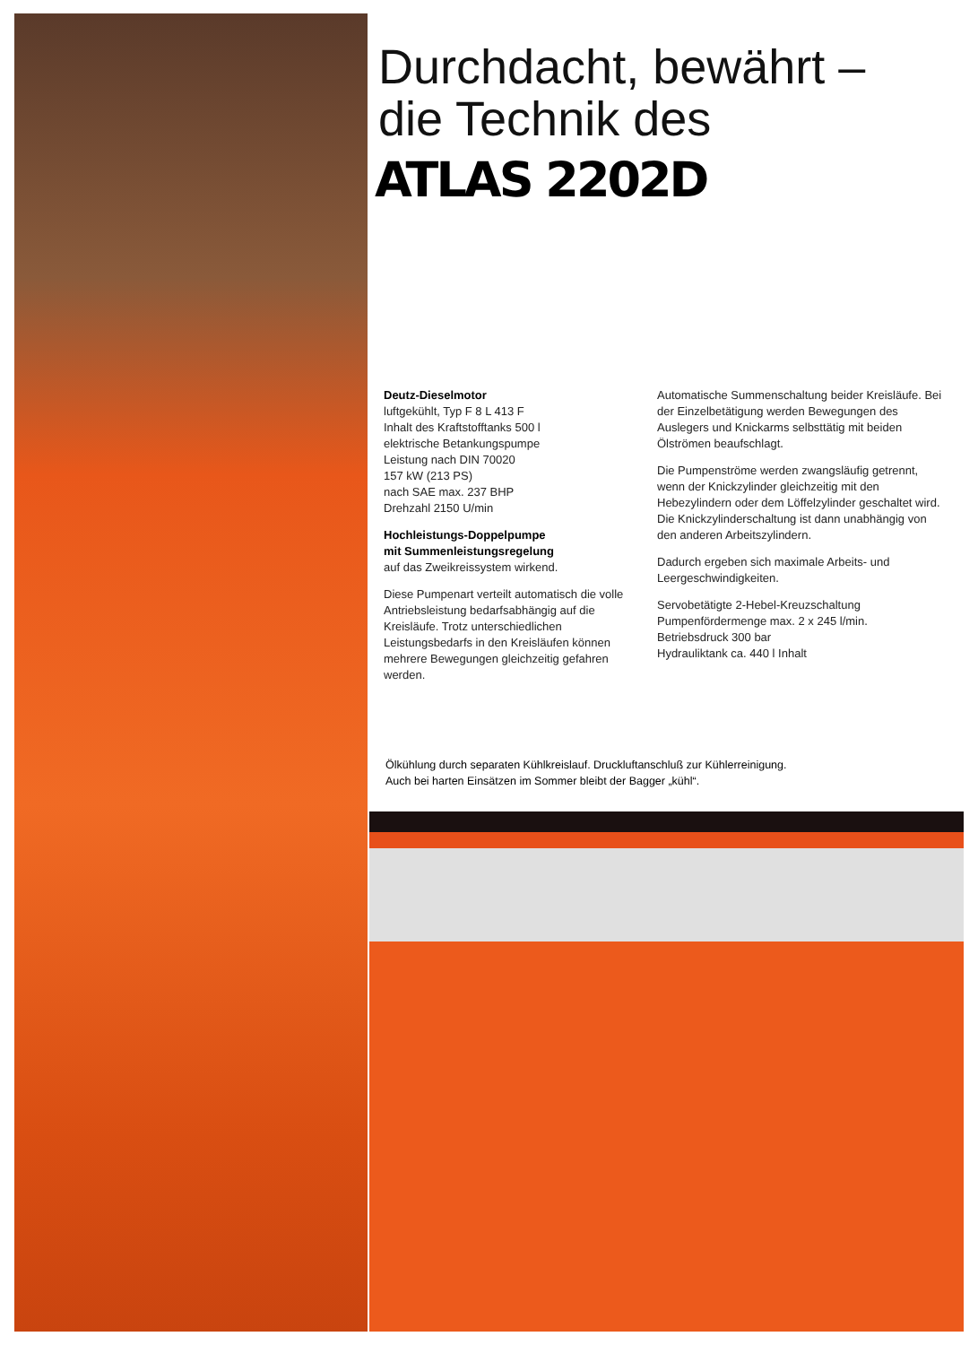Durchdacht, bewährt –
die Technik des
ATLAS 2202D
Deutz-Dieselmotor
luftgekühlt, Typ F 8 L 413 F
Inhalt des Kraftstofftanks 500 l
elektrische Betankungspumpe
Leistung nach DIN 70020
157 kW (213 PS)
nach SAE max. 237 BHP
Drehzahl 2150 U/min
Hochleistungs-Doppelpumpe
mit Summenleistungsregelung
auf das Zweikreissystem wirkend.
Diese Pumpenart verteilt automatisch die volle Antriebsleistung bedarfsabhängig auf die Kreisläufe. Trotz unterschiedlichen Leistungsbedarfs in den Kreisläufen können mehrere Bewegungen gleichzeitig gefahren werden.
Automatische Summenschaltung beider Kreisläufe. Bei der Einzelbetätigung werden Bewegungen des Auslegers und Knickarms selbsttätig mit beiden Ölströmen beaufschlagt.
Die Pumpenströme werden zwangsläufig getrennt, wenn der Knickzylinder gleichzeitig mit den Hebezylindern oder dem Löffelzylinder geschaltet wird. Die Knickzylinderschaltung ist dann unabhängig von den anderen Arbeitszylindern.
Dadurch ergeben sich maximale Arbeits- und Leergeschwindigkeiten.
Servobetätigte 2-Hebel-Kreuzschaltung
Pumpenfördermenge max. 2 x 245 l/min.
Betriebsdruck 300 bar
Hydrauliktank ca. 440 l Inhalt
Ölkühlung durch separaten Kühlkreislauf. Druckluftanschluß zur Kühlerreinigung.
Auch bei harten Einsätzen im Sommer bleibt der Bagger „kühl“.